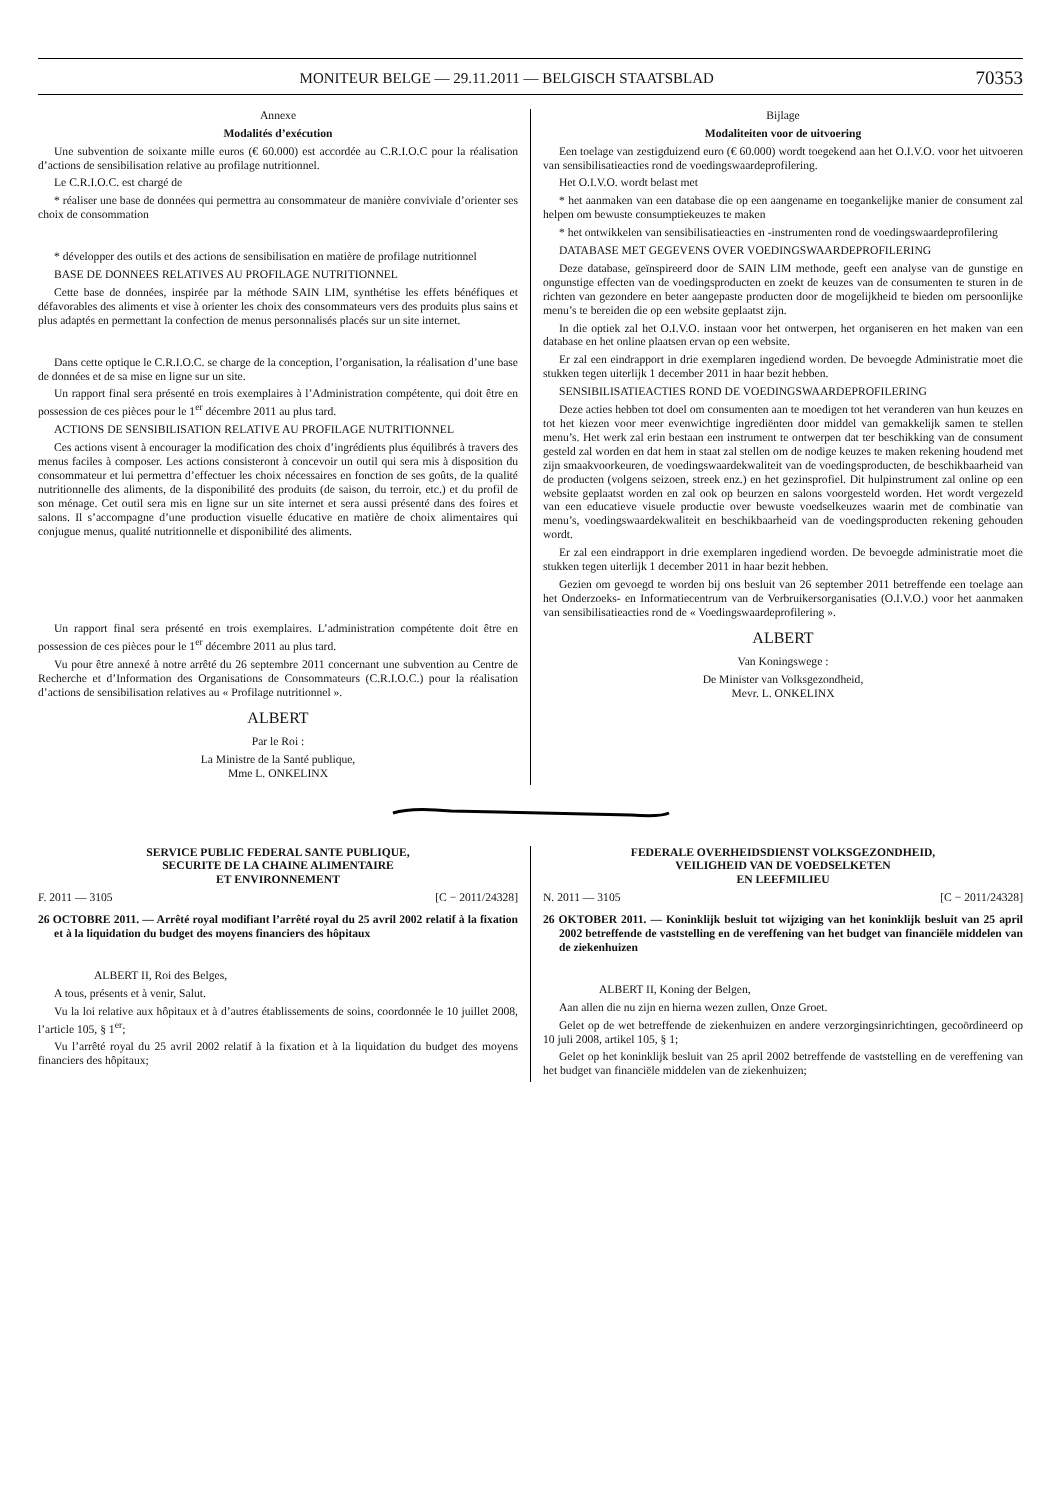MONITEUR BELGE — 29.11.2011 — BELGISCH STAATSBLAD 70353
Annexe
Modalités d’exécution
Une subvention de soixante mille euros (€ 60.000) est accordée au C.R.I.O.C pour la réalisation d’actions de sensibilisation relative au profilage nutritionnel.
Le C.R.I.O.C. est chargé de
* réaliser une base de données qui permettra au consommateur de manière conviviale d’orienter ses choix de consommation
* développer des outils et des actions de sensibilisation en matière de profilage nutritionnel
BASE DE DONNEES RELATIVES AU PROFILAGE NUTRITIONNEL
Cette base de données, inspirée par la méthode SAIN LIM, synthétise les effets bénéfiques et défavorables des aliments et vise à orienter les choix des consommateurs vers des produits plus sains et plus adaptés en permettant la confection de menus personnalisés placés sur un site internet.
Dans cette optique le C.R.I.O.C. se charge de la conception, l’organisation, la réalisation d’une base de données et de sa mise en ligne sur un site.
Un rapport final sera présenté en trois exemplaires à l’Administration compétente, qui doit être en possession de ces pièces pour le 1<sup>er</sup> décembre 2011 au plus tard.
ACTIONS DE SENSIBILISATION RELATIVE AU PROFILAGE NUTRITIONNEL
Ces actions visent à encourager la modification des choix d’ingrédients plus équilibrés à travers des menus faciles à composer. Les actions consisteront à concevoir un outil qui sera mis à disposition du consommateur et lui permettra d’effectuer les choix nécessaires en fonction de ses goûts, de la qualité nutritionnelle des aliments, de la disponibilité des produits (de saison, du terroir, etc.) et du profil de son ménage. Cet outil sera mis en ligne sur un site internet et sera aussi présenté dans des foires et salons. Il s’accompagne d’une production visuelle éducative en matière de choix alimentaires qui conjugue menus, qualité nutritionnelle et disponibilité des aliments.
Un rapport final sera présenté en trois exemplaires. L’administration compétente doit être en possession de ces pièces pour le 1<sup>er</sup> décembre 2011 au plus tard.
Vu pour être annexé à notre arrêté du 26 septembre 2011 concernant une subvention au Centre de Recherche et d’Information des Organisations de Consommateurs (C.R.I.O.C.) pour la réalisation d’actions de sensibilisation relatives au « Profilage nutritionnel ».
ALBERT
Par le Roi :
La Ministre de la Santé publique,
Mme L. ONKELINX
Bijlage
Modaliteiten voor de uitvoering
Een toelage van zestigduizend euro (€ 60.000) wordt toegekend aan het O.I.V.O. voor het uitvoeren van sensibilisatieacties rond de voedingswaardeprofilering.
Het O.I.V.O. wordt belast met
* het aanmaken van een database die op een aangename en toegankelijke manier de consument zal helpen om bewuste consumptiekeuzes te maken
* het ontwikkelen van sensibilisatieacties en -instrumenten rond de voedingswaardeprofilering
DATABASE MET GEGEVENS OVER VOEDINGSWAARDEPROFILERING
Deze database, geïnspireerd door de SAIN LIM methode, geeft een analyse van de gunstige en ongunstige effecten van de voedingsproducten en zoekt de keuzes van de consumenten te sturen in de richten van gezondere en beter aangepaste producten door de mogelijkheid te bieden om persoonlijke menu’s te bereiden die op een website geplaatst zijn.
In die optiek zal het O.I.V.O. instaan voor het ontwerpen, het organiseren en het maken van een database en het online plaatsen ervan op een website.
Er zal een eindrapport in drie exemplaren ingediend worden. De bevoegde Administratie moet die stukken tegen uiterlijk 1 december 2011 in haar bezit hebben.
SENSIBILISATIEACTIES ROND DE VOEDINGSWAARDEPROFILERING
Deze acties hebben tot doel om consumenten aan te moedigen tot het veranderen van hun keuzes en tot het kiezen voor meer evenwichtige ingrediënten door middel van gemakkelijk samen te stellen menu’s. Het werk zal erin bestaan een instrument te ontwerpen dat ter beschikking van de consument gesteld zal worden en dat hem in staat zal stellen om de nodige keuzes te maken rekening houdend met zijn smaakvoorkeuren, de voedingswaardekwaliteit van de voedingsproducten, de beschikbaarheid van de producten (volgens seizoen, streek enz.) en het gezinsprofiel. Dit hulpinstrument zal online op een website geplaatst worden en zal ook op beurzen en salons voorgesteld worden. Het wordt vergezeld van een educatieve visuele productie over bewuste voedselkeuzes waarin met de combinatie van menu’s, voedingswaardekwaliteit en beschikbaarheid van de voedingsproducten rekening gehouden wordt.
Er zal een eindrapport in drie exemplaren ingediend worden. De bevoegde administratie moet die stukken tegen uiterlijk 1 december 2011 in haar bezit hebben.
Gezien om gevoegd te worden bij ons besluit van 26 september 2011 betreffende een toelage aan het Onderzoeks- en Informatiecentrum van de Verbruikersorganisaties (O.I.V.O.) voor het aanmaken van sensibilisatieacties rond de « Voedingswaardeprofilering ».
ALBERT
Van Koningswege :
De Minister van Volksgezondheid,
Mevr. L. ONKELINX
SERVICE PUBLIC FEDERAL SANTE PUBLIQUE,
SECURITE DE LA CHAINE ALIMENTAIRE
ET ENVIRONNEMENT
F. 2011 — 3105 [C − 2011/24328]
26 OCTOBRE 2011. — Arrêté royal modifiant l’arrêté royal du 25 avril 2002 relatif à la fixation et à la liquidation du budget des moyens financiers des hôpitaux
ALBERT II, Roi des Belges,
A tous, présents et à venir, Salut.
Vu la loi relative aux hôpitaux et à d’autres établissements de soins, coordonnée le 10 juillet 2008, l’article 105, § 1<sup>er</sup>;
Vu l’arrêté royal du 25 avril 2002 relatif à la fixation et à la liquidation du budget des moyens financiers des hôpitaux;
FEDERALE OVERHEIDSDIENST VOLKSGEZONDHEID,
VEILIGHEID VAN DE VOEDSELKETEN
EN LEEFMILIEU
N. 2011 — 3105 [C − 2011/24328]
26 OKTOBER 2011. — Koninklijk besluit tot wijziging van het koninklijk besluit van 25 april 2002 betreffende de vaststelling en de vereffening van het budget van financiële middelen van de ziekenhuizen
ALBERT II, Koning der Belgen,
Aan allen die nu zijn en hierna wezen zullen, Onze Groet.
Gelet op de wet betreffende de ziekenhuizen en andere verzorgingsinrichtingen, gecoördineerd op 10 juli 2008, artikel 105, § 1;
Gelet op het koninklijk besluit van 25 april 2002 betreffende de vaststelling en de vereffening van het budget van financiële middelen van de ziekenhuizen;